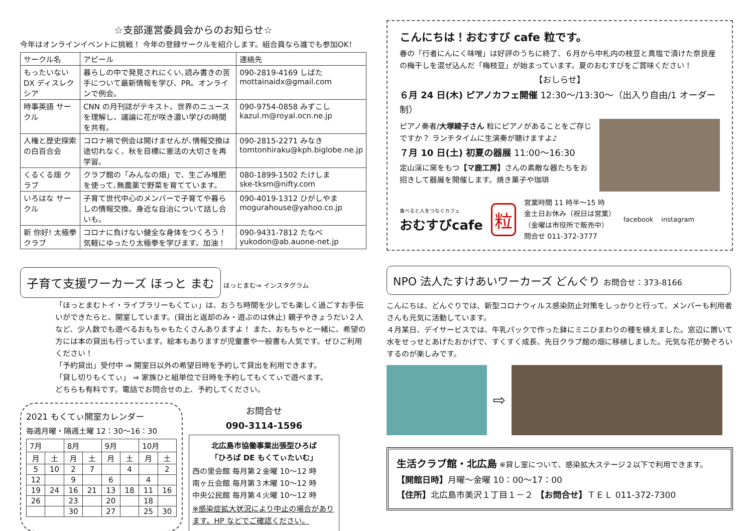☆支部運営委員会からのお知らせ☆
今年はオンラインイベントに挑戦！ 今年の登録サークルを紹介します。組合員なら誰でも参加OK！
| サークル名 | アピール | 連絡先 |
| --- | --- | --- |
| もったいないDX ディスレクシア | 暮らしの中で発見されにくい､読み書きの苦手について最新情報を学び、PR。オンラインで例会。 | 090-2819-4169 しばた mottainaidx@gmail.com |
| 時事英語 サークル | CNN の月刊誌がテキスト。世界のニュースを理解し、議論に花が咲き濃い学びの時間を共有。 | 090-9754-0858 みずこし kazul.m@royal.ocn.ne.jp |
| 人権と歴史探索の白百合会 | コロナ禍で例会は開けませんが､情報交換は途切れなく、秋を目標に憲法の大切さを再学習。 | 090-2815-2271 みなき tomtonhiraku@kph.biglobe.ne.jp |
| くるくる畑 クラブ | クラブ館の「みんなの畑」で、生ごみ堆肥を使って､無農薬で野菜を育てています。 | 080-1899-1502 たけしま ske-tksm@nifty.com |
| いろはな サークル | 子育て世代中心のメンバーで子育てや暮らしの情報交換。身近な自治について話し合いも。 | 090-4019-1312 ひがしやま mogurahouse@yahoo.co.jp |
| 新 你好! 太極拳クラブ | コロナに負けない健全な身体をつくろう！気軽にゆったり太極拳を学びます。加油！ | 090-9431-7812 たなべ yukodon@ab.auone-net.jp |
子育て支援ワーカーズ ほっと まむ ほっとまむ⇒ インスタグラム
「ほっとまむトイ・ライブラリーもくてぃ」は、おうち時間を少しでも楽しく過ごすお手伝いができたらと、開室しています。(貸出と返却のみ・遊ぶのは休止) 親子やきょうだい２人など、少人数でも遊べるおもちゃもたくさんありますよ！ また、おもちゃと一緒に、希望の方には本の貸出も行っています。絵本もありますが児童書や一般書も人気です。ぜひご利用ください！
「予約貸出」受付中 ⇒ 開室日以外の希望日時を予約して貸出を利用できます。
「貸し切りもくてぃ」 ⇒ 家族ひと組単位で日時を予約してもくてぃで遊べます。
どちらも有料です。電話でお問合せの上、予約してください。
2021 もくてぃ開室カレンダー
毎週月曜・隔週土曜 12：30～16：30
| 7月 | | 8月 | | 9月 | | 10月 | |
| --- | --- | --- | --- | --- | --- | --- | --- |
| 月 | 土 | 月 | 土 | 月 | 土 | 月 | 土 |
| 5 | 10 | 2 | 7 | | 4 | | 2 |
| 12 | | 9 | | 6 | | 4 | |
| 19 | 24 | 16 | 21 | 13 | 18 | 11 | 16 |
| 26 | | 23 | | 20 | | 18 | |
| | | 30 | | 27 | | 25 | 30 |
お問合せ
090-3114-1596
北広島市協働事業出張型ひろば
「ひろば DE もくてぃたいむ」
西の里会館 毎月第２金曜 10～12 時
南ヶ丘会館 毎月第３木曜 10～12 時
中央公民館 毎月第４火曜 10～12 時
※感染症拡大状況により中止の場合があります。HP などでご確認ください。
こんにちは！おむすび cafe 粒です。
春の「行者にんにく味噌」は好評のうちに終了、６月から中札内の枝豆と真塩で漬けた奈良産の梅干しを混ぜ込んだ「梅枝豆」が始まっています。夏のおむすびをご賞味ください！
【おしらせ】
６月 24 日(木) ピアノカフェ開催 12:30～/13:30～（出入り自由/1 オーダー制）
ピアノ奏者/大塚綾子さん 粒にピアノがあることをご存じですか？ ランチタイムに生演奏が聴けますよ♪
７月 10 日(土) 初夏の器展 11:00～16:30
定山渓に窯をもつ【マ鹿工房】さんの素敵な器たちをお招きして器展を開催します。焼き菓子や珈琲
食べると人をつなぐカフェ
おむすびcafe
粒
営業時間 11 時半～15 時
金土日お休み（祝日は営業）
（金曜は市役所で販売中）
問合せ 011-372-3777
facebook instagram
NPO 法人たすけあいワーカーズ どんぐり お問合せ：373-8166
こんにちは、どんぐりでは、新型コロナウィルス感染防止対策をしっかりと行って、メンバーも利用者さんも元気に活動しています。
４月某日、デイサービスでは、牛乳パックで作った鉢にミニひまわりの種を植えました。窓辺に置いて水をせっせとあげたおかげで、すくすく成長、先日クラブ館の畑に移植しました。元気な花が勢ぞろいするのが楽しみです。
⇨
生活クラブ館・北広島 ※貸し室について、感染拡大ステージ２以下で利用できます。
【開館日時】月曜～金曜 10：00～17：00
【住所】北広島市美沢１丁目１－２ 【お問合せ】ＴＥＬ 011-372-7300